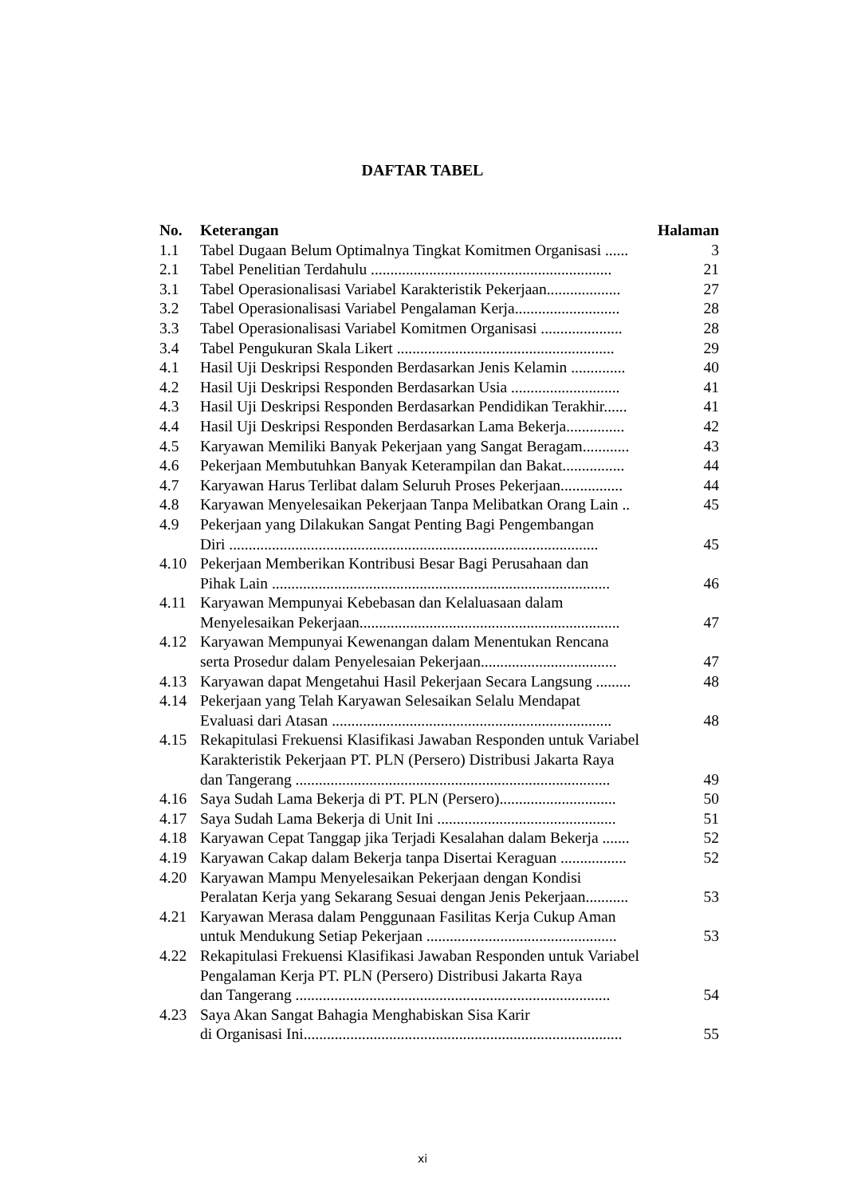DAFTAR TABEL
| No. | Keterangan | Halaman |
| --- | --- | --- |
| 1.1 | Tabel Dugaan Belum Optimalnya Tingkat Komitmen Organisasi ...... | 3 |
| 2.1 | Tabel Penelitian Terdahulu .............................................................. | 21 |
| 3.1 | Tabel Operasionalisasi Variabel Karakteristik Pekerjaan................... | 27 |
| 3.2 | Tabel Operasionalisasi Variabel Pengalaman Kerja........................... | 28 |
| 3.3 | Tabel Operasionalisasi Variabel Komitmen Organisasi ..................... | 28 |
| 3.4 | Tabel Pengukuran Skala Likert ........................................................ | 29 |
| 4.1 | Hasil Uji Deskripsi Responden Berdasarkan Jenis Kelamin .............. | 40 |
| 4.2 | Hasil Uji Deskripsi Responden Berdasarkan Usia ............................ | 41 |
| 4.3 | Hasil Uji Deskripsi Responden Berdasarkan Pendidikan Terakhir...... | 41 |
| 4.4 | Hasil Uji Deskripsi Responden Berdasarkan Lama Bekerja............... | 42 |
| 4.5 | Karyawan Memiliki Banyak Pekerjaan yang Sangat Beragam............ | 43 |
| 4.6 | Pekerjaan Membutuhkan Banyak Keterampilan dan Bakat................ | 44 |
| 4.7 | Karyawan Harus Terlibat dalam Seluruh Proses Pekerjaan................ | 44 |
| 4.8 | Karyawan Menyelesaikan Pekerjaan Tanpa Melibatkan Orang Lain .. | 45 |
| 4.9 | Pekerjaan yang Dilakukan Sangat Penting Bagi Pengembangan Diri ............................................................................................... | 45 |
| 4.10 | Pekerjaan Memberikan Kontribusi Besar Bagi Perusahaan dan Pihak Lain ....................................................................................... | 46 |
| 4.11 | Karyawan Mempunyai Kebebasan dan Kelaluasaan dalam Menyelesaikan Pekerjaan................................................................... | 47 |
| 4.12 | Karyawan Mempunyai Kewenangan dalam Menentukan Rencana serta Prosedur dalam Penyelesaian Pekerjaan................................... | 47 |
| 4.13 | Karyawan dapat Mengetahui Hasil Pekerjaan Secara Langsung ......... | 48 |
| 4.14 | Pekerjaan yang Telah Karyawan Selesaikan Selalu Mendapat Evaluasi dari Atasan ........................................................................ | 48 |
| 4.15 | Rekapitulasi Frekuensi Klasifikasi Jawaban Responden untuk Variabel Karakteristik Pekerjaan PT. PLN (Persero) Distribusi Jakarta Raya dan Tangerang ................................................................................. | 49 |
| 4.16 | Saya Sudah Lama Bekerja di PT. PLN (Persero).............................. | 50 |
| 4.17 | Saya Sudah Lama Bekerja di Unit Ini .............................................. | 51 |
| 4.18 | Karyawan Cepat Tanggap jika Terjadi Kesalahan dalam Bekerja ....... | 52 |
| 4.19 | Karyawan Cakap dalam Bekerja tanpa Disertai Keraguan ................. | 52 |
| 4.20 | Karyawan Mampu Menyelesaikan Pekerjaan dengan Kondisi Peralatan Kerja yang Sekarang Sesuai dengan Jenis Pekerjaan........... | 53 |
| 4.21 | Karyawan Merasa dalam Penggunaan Fasilitas Kerja Cukup Aman untuk Mendukung Setiap Pekerjaan ................................................. | 53 |
| 4.22 | Rekapitulasi Frekuensi Klasifikasi Jawaban Responden untuk Variabel Pengalaman Kerja PT. PLN (Persero) Distribusi Jakarta Raya dan Tangerang ................................................................................. | 54 |
| 4.23 | Saya Akan Sangat Bahagia Menghabiskan Sisa Karir di Organisasi Ini.................................................................................. | 55 |
xi